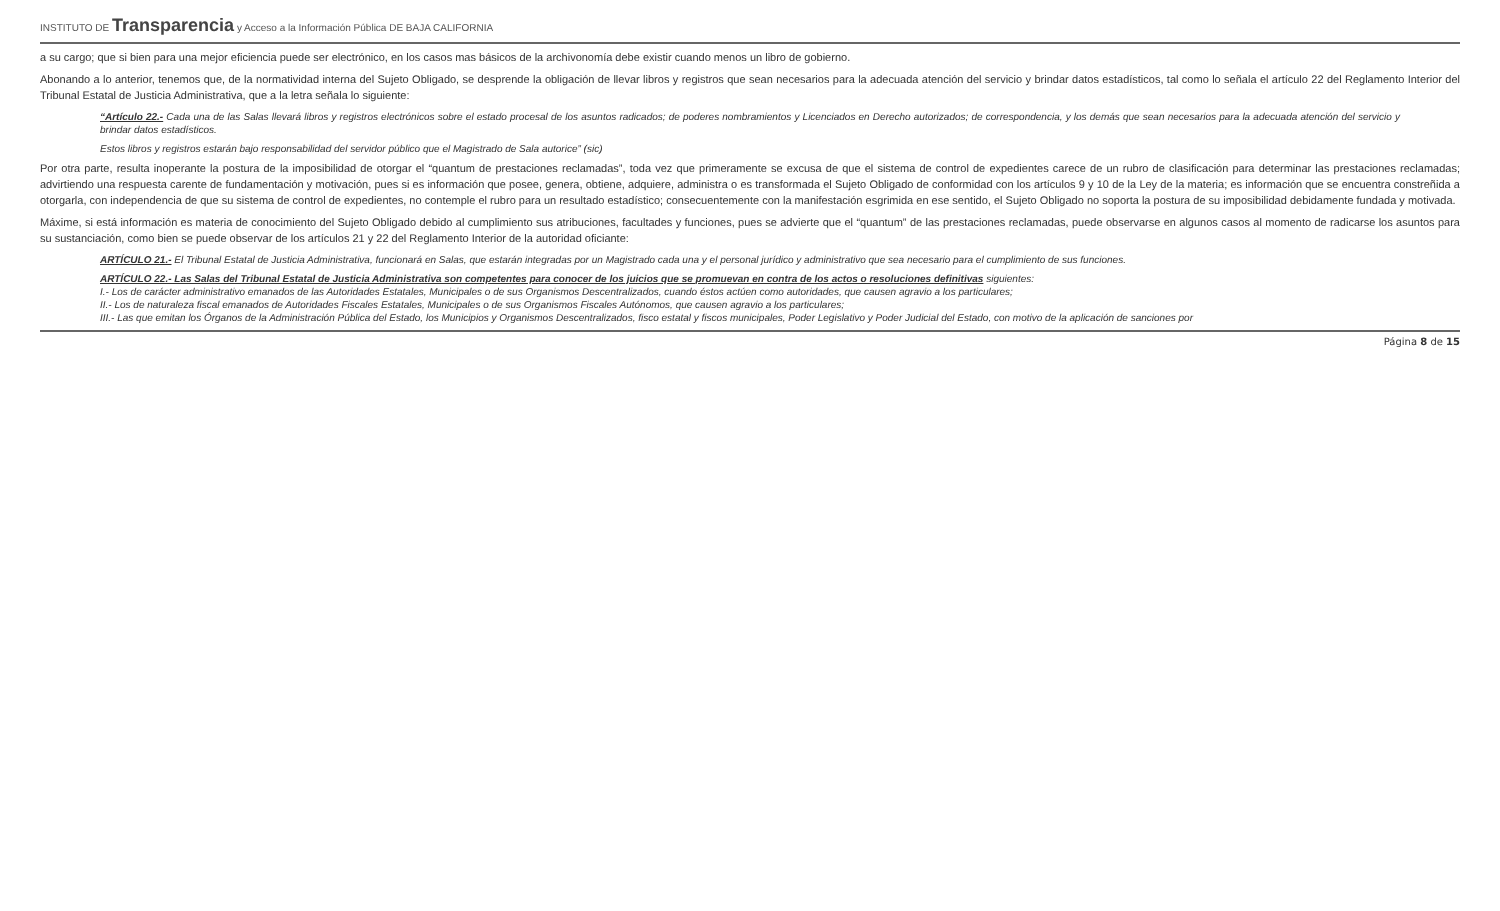INSTITUTO DE Transparencia y Acceso a la Información Pública DE BAJA CALIFORNIA
a su cargo; que si bien para una mejor eficiencia puede ser electrónico, en los casos mas básicos de la archivonomía debe existir cuando menos un libro de gobierno.
Abonando a lo anterior, tenemos que, de la normatividad interna del Sujeto Obligado, se desprende la obligación de llevar libros y registros que sean necesarios para la adecuada atención del servicio y brindar datos estadísticos, tal como lo señala el artículo 22 del Reglamento Interior del Tribunal Estatal de Justicia Administrativa, que a la letra señala lo siguiente:
“Artículo 22.- Cada una de las Salas llevará libros y registros electrónicos sobre el estado procesal de los asuntos radicados; de poderes nombramientos y Licenciados en Derecho autorizados; de correspondencia, y los demás que sean necesarios para la adecuada atención del servicio y brindar datos estadísticos.
Estos libros y registros estarán bajo responsabilidad del servidor público que el Magistrado de Sala autorice” (sic)
Por otra parte, resulta inoperante la postura de la imposibilidad de otorgar el “quantum de prestaciones reclamadas”, toda vez que primeramente se excusa de que el sistema de control de expedientes carece de un rubro de clasificación para determinar las prestaciones reclamadas; advirtiendo una respuesta carente de fundamentación y motivación, pues si es información que posee, genera, obtiene, adquiere, administra o es transformada el Sujeto Obligado de conformidad con los artículos 9 y 10 de la Ley de la materia; es información que se encuentra constreñida a otorgarla, con independencia de que su sistema de control de expedientes, no contemple el rubro para un resultado estadístico; consecuentemente con la manifestación esgrimida en ese sentido, el Sujeto Obligado no soporta la postura de su imposibilidad debidamente fundada y motivada.
Máxime, si está información es materia de conocimiento del Sujeto Obligado debido al cumplimiento sus atribuciones, facultades y funciones, pues se advierte que el “quantum” de las prestaciones reclamadas, puede observarse en algunos casos al momento de radicarse los asuntos para su sustanciación, como bien se puede observar de los artículos 21 y 22 del Reglamento Interior de la autoridad oficiante:
ARTÍCULO 21.- El Tribunal Estatal de Justicia Administrativa, funcionará en Salas, que estarán integradas por un Magistrado cada una y el personal jurídico y administrativo que sea necesario para el cumplimiento de sus funciones.
ARTÍCULO 22.- Las Salas del Tribunal Estatal de Justicia Administrativa son competentes para conocer de los juicios que se promuevan en contra de los actos o resoluciones definitivas siguientes:
I.- Los de carácter administrativo emanados de las Autoridades Estatales, Municipales o de sus Organismos Descentralizados, cuando éstos actúen como autoridades, que causen agravio a los particulares;
II.- Los de naturaleza fiscal emanados de Autoridades Fiscales Estatales, Municipales o de sus Organismos Fiscales Autónomos, que causen agravio a los particulares;
III.- Las que emitan los Órganos de la Administración Pública del Estado, los Municipios y Organismos Descentralizados, fisco estatal y fiscos municipales, Poder Legislativo y Poder Judicial del Estado, con motivo de la aplicación de sanciones por
Página 8 de 15